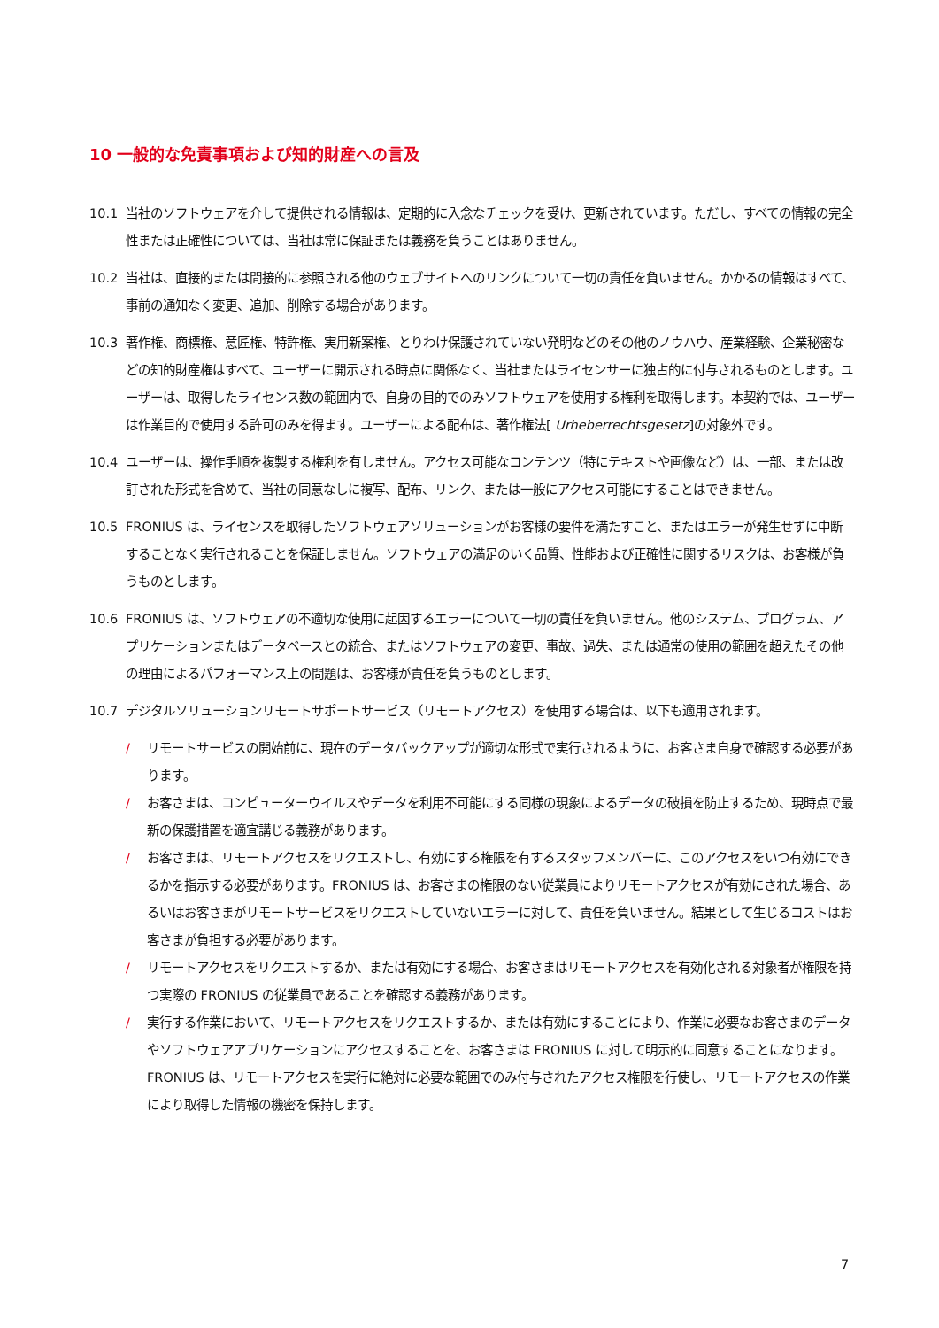10 一般的な免責事項および知的財産への言及
10.1 当社のソフトウェアを介して提供される情報は、定期的に入念なチェックを受け、更新されています。ただし、すべての情報の完全性または正確性については、当社は常に保証または義務を負うことはありません。
10.2 当社は、直接的または間接的に参照される他のウェブサイトへのリンクについて一切の責任を負いません。かかるの情報はすべて、事前の通知なく変更、追加、削除する場合があります。
10.3 著作権、商標権、意匠権、特許権、実用新案権、とりわけ保護されていない発明などのその他のノウハウ、産業経験、企業秘密などの知的財産権はすべて、ユーザーに開示される時点に関係なく、当社またはライセンサーに独占的に付与されるものとします。ユーザーは、取得したライセンス数の範囲内で、自身の目的でのみソフトウェアを使用する権利を取得します。本契約では、ユーザーは作業目的で使用する許可のみを得ます。ユーザーによる配布は、著作権法[ Urheberrechtsgesetz]の対象外です。
10.4 ユーザーは、操作手順を複製する権利を有しません。アクセス可能なコンテンツ（特にテキストや画像など）は、一部、または改訂された形式を含めて、当社の同意なしに複写、配布、リンク、または一般にアクセス可能にすることはできません。
10.5 FRONIUS は、ライセンスを取得したソフトウェアソリューションがお客様の要件を満たすこと、またはエラーが発生せずに中断することなく実行されることを保証しません。ソフトウェアの満足のいく品質、性能および正確性に関するリスクは、お客様が負うものとします。
10.6 FRONIUS は、ソフトウェアの不適切な使用に起因するエラーについて一切の責任を負いません。他のシステム、プログラム、アプリケーションまたはデータベースとの統合、またはソフトウェアの変更、事故、過失、または通常の使用の範囲を超えたその他の理由によるパフォーマンス上の問題は、お客様が責任を負うものとします。
10.7 デジタルソリューションリモートサポートサービス（リモートアクセス）を使用する場合は、以下も適用されます。
/ リモートサービスの開始前に、現在のデータバックアップが適切な形式で実行されるように、お客さま自身で確認する必要があります。
/ お客さまは、コンピューターウイルスやデータを利用不可能にする同様の現象によるデータの破損を防止するため、現時点で最新の保護措置を適宜講じる義務があります。
/ お客さまは、リモートアクセスをリクエストし、有効にする権限を有するスタッフメンバーに、このアクセスをいつ有効にできるかを指示する必要があります。FRONIUS は、お客さまの権限のない従業員によりリモートアクセスが有効にされた場合、あるいはお客さまがリモートサービスをリクエストしていないエラーに対して、責任を負いません。結果として生じるコストはお客さまが負担する必要があります。
/ リモートアクセスをリクエストするか、または有効にする場合、お客さまはリモートアクセスを有効化される対象者が権限を持つ実際の FRONIUS の従業員であることを確認する義務があります。
/ 実行する作業において、リモートアクセスをリクエストするか、または有効にすることにより、作業に必要なお客さまのデータやソフトウェアアプリケーションにアクセスすることを、お客さまは FRONIUS に対して明示的に同意することになります。FRONIUS は、リモートアクセスを実行に絶対に必要な範囲でのみ付与されたアクセス権限を行使し、リモートアクセスの作業により取得した情報の機密を保持します。
7